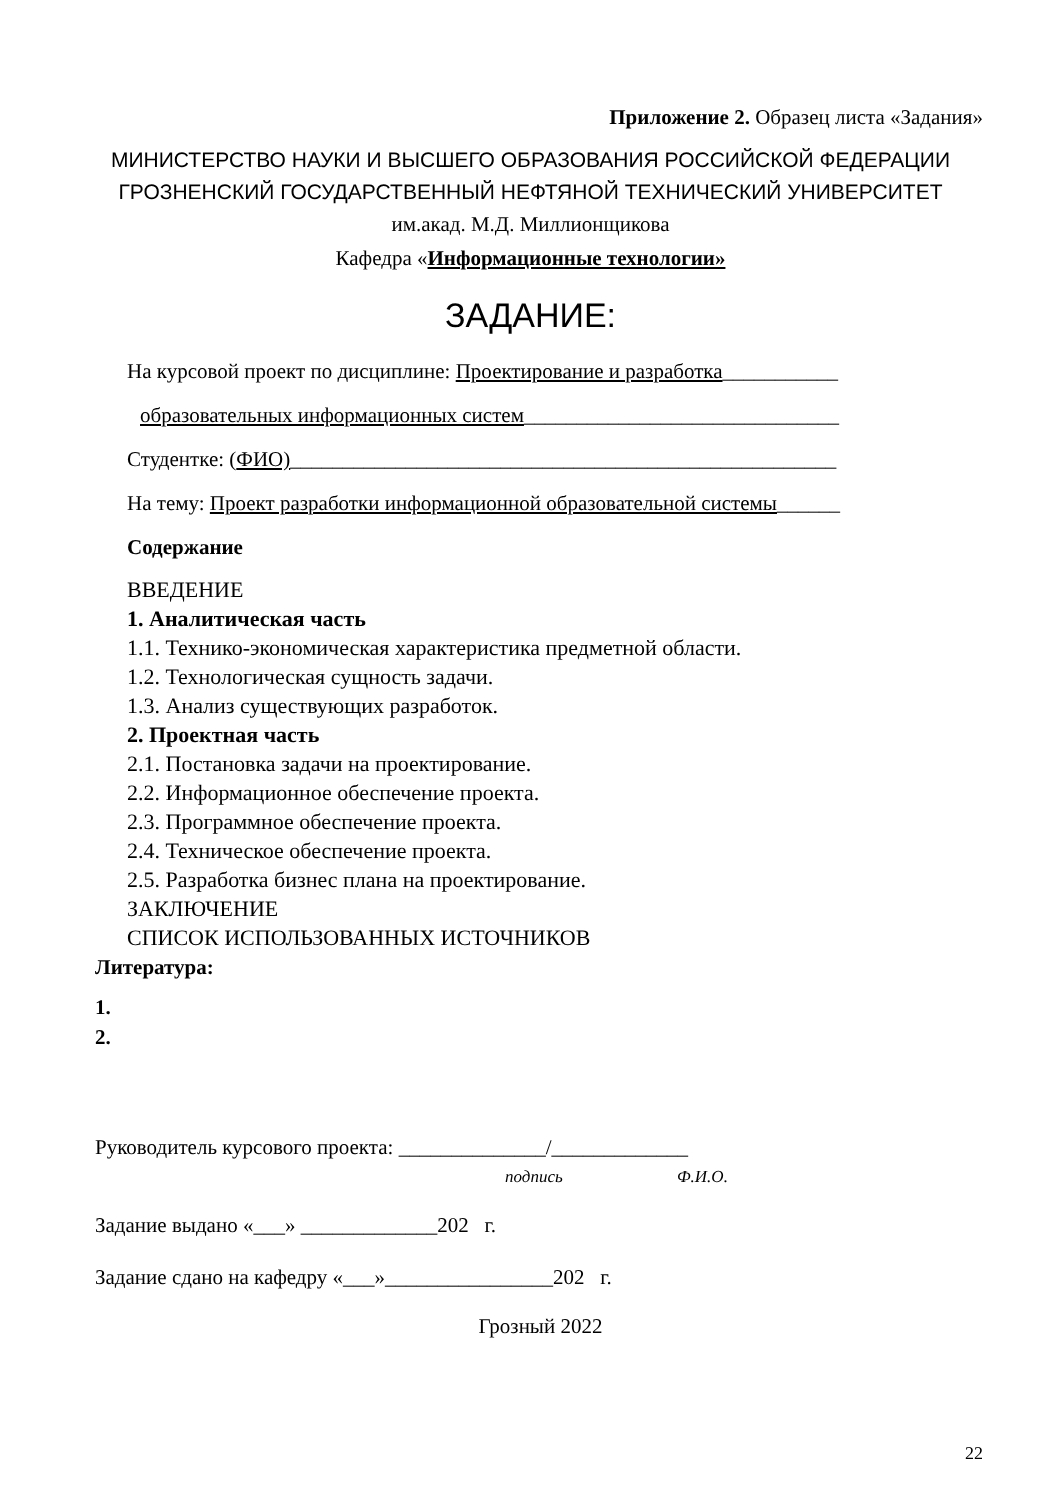Приложение 2. Образец листа «Задания»
МИНИСТЕРСТВО НАУКИ И ВЫСШЕГО ОБРАЗОВАНИЯ РОССИЙСКОЙ ФЕДЕРАЦИИ
ГРОЗНЕНСКИЙ ГОСУДАРСТВЕННЫЙ НЕФТЯНОЙ ТЕХНИЧЕСКИЙ УНИВЕРСИТЕТ
им.акад. М.Д. Миллионщикова
Кафедра «Информационные технологии»
ЗАДАНИЕ:
На курсовой проект по дисциплине: Проектирование и разработка___________
образовательных информационных систем______________________________
Студентке: (ФИО)____________________________________________________
На тему: Проект разработки информационной образовательной системы______
Содержание
ВВЕДЕНИЕ
1. Аналитическая часть
1.1. Технико-экономическая характеристика предметной области.
1.2. Технологическая сущность задачи.
1.3. Анализ существующих разработок.
2. Проектная часть
2.1. Постановка задачи на проектирование.
2.2. Информационное обеспечение проекта.
2.3. Программное обеспечение проекта.
2.4. Техническое обеспечение проекта.
2.5. Разработка бизнес плана на проектирование.
ЗАКЛЮЧЕНИЕ
СПИСОК ИСПОЛЬЗОВАННЫХ ИСТОЧНИКОВ
Литература:
1.
2.
Руководитель курсового проекта: ______________/_____________
подпись Ф.И.О.
Задание выдано «___» _____________202 г.
Задание сдано на кафедру «___»________________202 г.
Грозный 2022
22